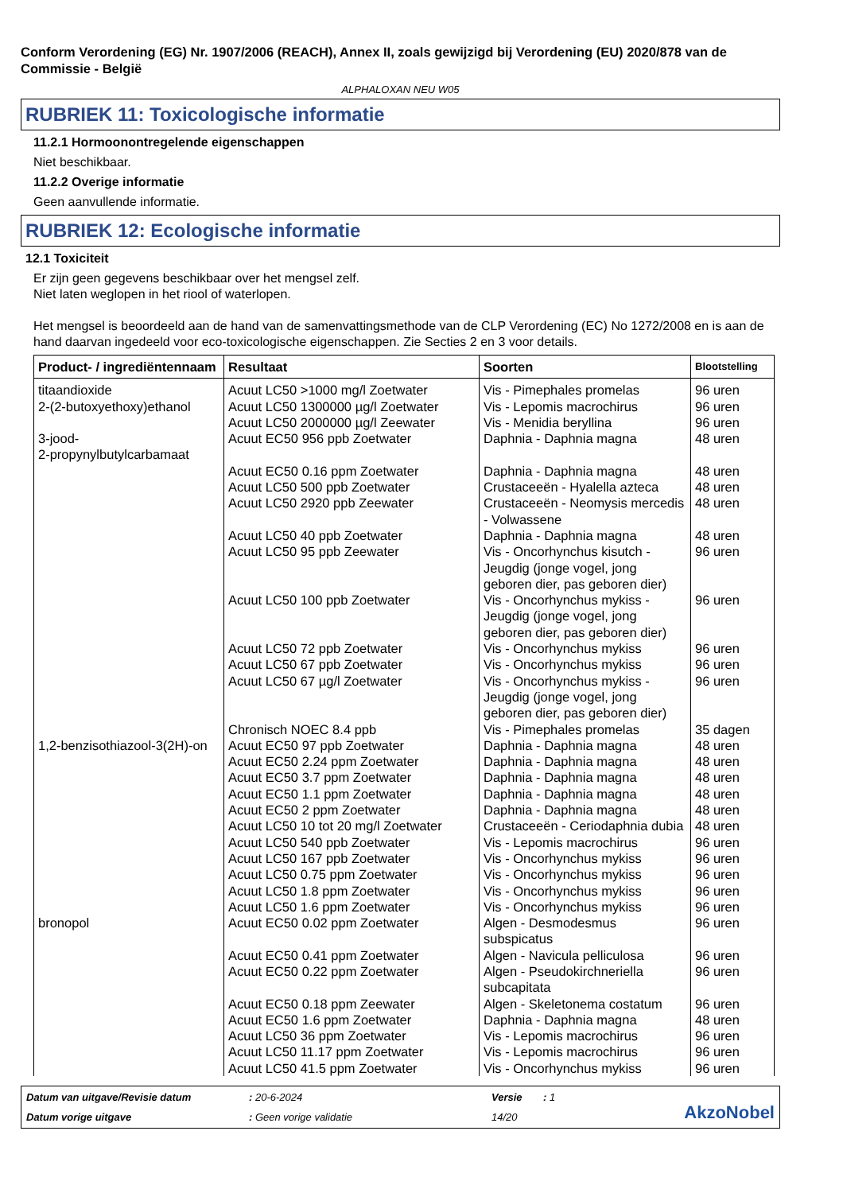Conform Verordening (EG) Nr. 1907/2006 (REACH), Annex II, zoals gewijzigd bij Verordening (EU) 2020/878 van de Commissie - België
ALPHALOXAN NEU W05
RUBRIEK 11: Toxicologische informatie
11.2.1 Hormoonontregelende eigenschappen
Niet beschikbaar.
11.2.2 Overige informatie
Geen aanvullende informatie.
RUBRIEK 12: Ecologische informatie
12.1 Toxiciteit
Er zijn geen gegevens beschikbaar over het mengsel zelf.
Niet laten weglopen in het riool of waterlopen.
Het mengsel is beoordeeld aan de hand van de samenvattingsmethode van de CLP Verordening (EC) No 1272/2008 en is aan de hand daarvan ingedeeld voor eco-toxicologische eigenschappen. Zie Secties 2 en 3 voor details.
| Product- / ingrediëntennaam | Resultaat | Soorten | Blootstelling |
| --- | --- | --- | --- |
| titaandioxide | Acuut LC50 >1000 mg/l Zoetwater | Vis - Pimephales promelas | 96 uren |
| 2-(2-butoxyethoxy)ethanol | Acuut LC50 1300000 µg/l Zoetwater | Vis - Lepomis macrochirus | 96 uren |
| | Acuut LC50 2000000 µg/l Zeewater | Vis - Menidia beryllina | 96 uren |
| 3-jood- 2-propynylbutylcarbamaat | Acuut EC50 956 ppb Zoetwater | Daphnia - Daphnia magna | 48 uren |
| | Acuut EC50 0.16 ppm Zoetwater | Daphnia - Daphnia magna | 48 uren |
| | Acuut LC50 500 ppb Zoetwater | Crustaceeën - Hyalella azteca | 48 uren |
| | Acuut LC50 2920 ppb Zeewater | Crustaceeën - Neomysis mercedis - Volwassene | 48 uren |
| | Acuut LC50 40 ppb Zoetwater | Daphnia - Daphnia magna | 48 uren |
| | Acuut LC50 95 ppb Zeewater | Vis - Oncorhynchus kisutch - Jeugdig (jonge vogel, jong geboren dier, pas geboren dier) | 96 uren |
| | Acuut LC50 100 ppb Zoetwater | Vis - Oncorhynchus mykiss - Jeugdig (jonge vogel, jong geboren dier, pas geboren dier) | 96 uren |
| | Acuut LC50 72 ppb Zoetwater | Vis - Oncorhynchus mykiss | 96 uren |
| | Acuut LC50 67 ppb Zoetwater | Vis - Oncorhynchus mykiss | 96 uren |
| | Acuut LC50 67 µg/l Zoetwater | Vis - Oncorhynchus mykiss - Jeugdig (jonge vogel, jong geboren dier, pas geboren dier) | 96 uren |
| | Chronisch NOEC 8.4 ppb | Vis - Pimephales promelas | 35 dagen |
| 1,2-benzisothiazool-3(2H)-on | Acuut EC50 97 ppb Zoetwater | Daphnia - Daphnia magna | 48 uren |
| | Acuut EC50 2.24 ppm Zoetwater | Daphnia - Daphnia magna | 48 uren |
| | Acuut EC50 3.7 ppm Zoetwater | Daphnia - Daphnia magna | 48 uren |
| | Acuut EC50 1.1 ppm Zoetwater | Daphnia - Daphnia magna | 48 uren |
| | Acuut EC50 2 ppm Zoetwater | Daphnia - Daphnia magna | 48 uren |
| | Acuut LC50 10 tot 20 mg/l Zoetwater | Crustaceeën - Ceriodaphnia dubia | 48 uren |
| | Acuut LC50 540 ppb Zoetwater | Vis - Lepomis macrochirus | 96 uren |
| | Acuut LC50 167 ppb Zoetwater | Vis - Oncorhynchus mykiss | 96 uren |
| | Acuut LC50 0.75 ppm Zoetwater | Vis - Oncorhynchus mykiss | 96 uren |
| | Acuut LC50 1.8 ppm Zoetwater | Vis - Oncorhynchus mykiss | 96 uren |
| | Acuut LC50 1.6 ppm Zoetwater | Vis - Oncorhynchus mykiss | 96 uren |
| bronopol | Acuut EC50 0.02 ppm Zoetwater | Algen - Desmodesmus subspicatus | 96 uren |
| | Acuut EC50 0.41 ppm Zoetwater | Algen - Navicula pelliculosa | 96 uren |
| | Acuut EC50 0.22 ppm Zoetwater | Algen - Pseudokirchneriella subcapitata | 96 uren |
| | Acuut EC50 0.18 ppm Zeewater | Algen - Skeletonema costatum | 96 uren |
| | Acuut EC50 1.6 ppm Zoetwater | Daphnia - Daphnia magna | 48 uren |
| | Acuut LC50 36 ppm Zoetwater | Vis - Lepomis macrochirus | 96 uren |
| | Acuut LC50 11.17 ppm Zoetwater | Vis - Lepomis macrochirus | 96 uren |
| | Acuut LC50 41.5 ppm Zoetwater | Vis - Oncorhynchus mykiss | 96 uren |
Datum van uitgave/Revisie datum: 20-6-2024 Versie: 1
AkzoNobel
Datum vorige uitgave: Geen vorige validatie 14/20